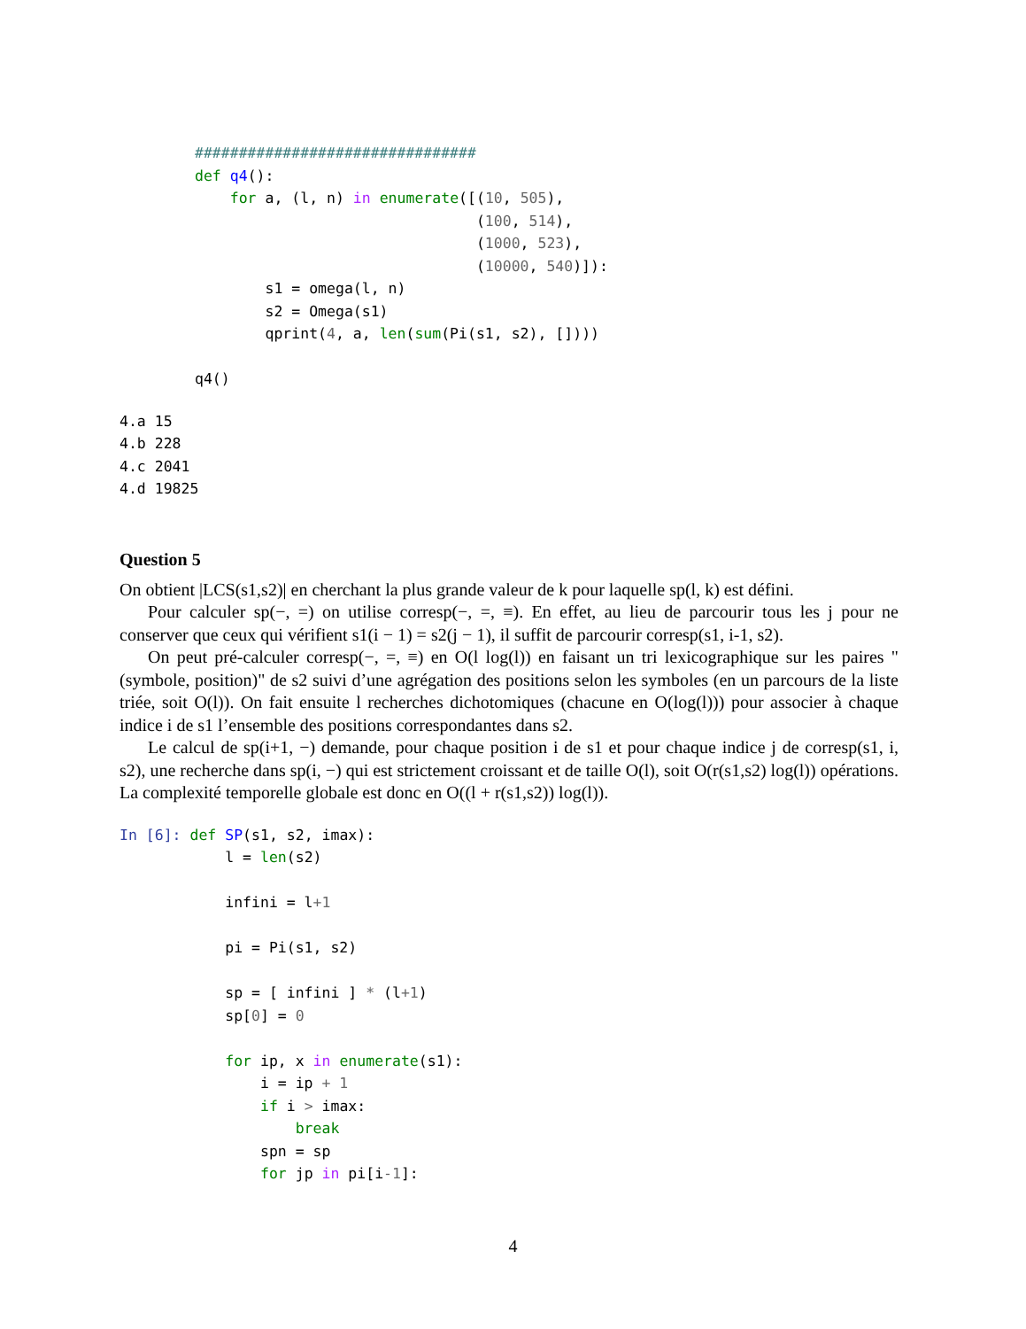################################
def q4():
    for a, (l, n) in enumerate([(10, 505),
                                (100, 514),
                                (1000, 523),
                                (10000, 540)]):
        s1 = omega(l, n)
        s2 = Omega(s1)
        qprint(4, a, len(sum(Pi(s1, s2), [])))

q4()
4.a 15
4.b 228
4.c 2041
4.d 19825
Question 5
On obtient |LCS(s1,s2)| en cherchant la plus grande valeur de k pour laquelle sp(l, k) est défini.
Pour calculer sp(−, =) on utilise corresp(−, =, ≡). En effet, au lieu de parcourir tous les j pour ne conserver que ceux qui vérifient s1(i − 1) = s2(j − 1), il suffit de parcourir corresp(s1, i-1, s2).
On peut pré-calculer corresp(−, =, ≡) en O(l log(l)) en faisant un tri lexicographique sur les paires "(symbole, position)" de s2 suivi d’une agrégation des positions selon les symboles (en un parcours de la liste triée, soit O(l)). On fait ensuite l recherches dichotomiques (chacune en O(log(l))) pour associer à chaque indice i de s1 l’ensemble des positions correspondantes dans s2.
Le calcul de sp(i+1, −) demande, pour chaque position i de s1 et pour chaque indice j de corresp(s1, i, s2), une recherche dans sp(i, −) qui est strictement croissant et de taille O(l), soit O(r(s1,s2) log(l)) opérations. La complexité temporelle globale est donc en O((l + r(s1,s2)) log(l)).
In [6]: def SP(s1, s2, imax):
            l = len(s2)

            infini = l+1

            pi = Pi(s1, s2)

            sp = [ infini ] * (l+1)
            sp[0] = 0

            for ip, x in enumerate(s1):
                i = ip + 1
                if i > imax:
                    break
                spn = sp
                for jp in pi[i-1]:
4